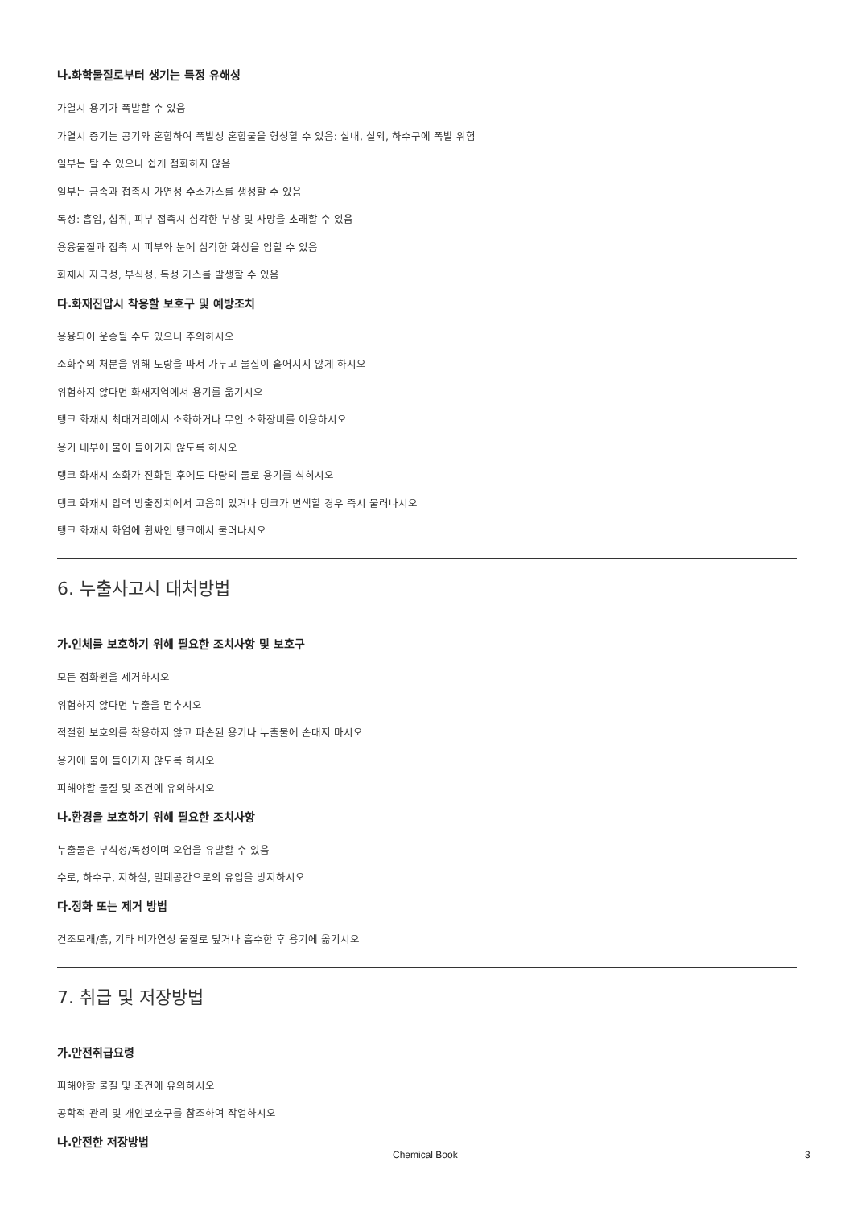나.화학물질로부터 생기는 특정 유해성
가열시 용기가 폭발할 수 있음
가열시 증기는 공기와 혼합하여 폭발성 혼합물을 형성할 수 있음: 실내, 실외, 하수구에 폭발 위험
일부는 탈 수 있으나 쉽게 점화하지 않음
일부는 금속과 접촉시 가연성 수소가스를 생성할 수 있음
독성: 흡입, 섭취, 피부 접촉시 심각한 부상 및 사망을 초래할 수 있음
용융물질과 접촉 시 피부와 눈에 심각한 화상을 입힐 수 있음
화재시 자극성, 부식성, 독성 가스를 발생할 수 있음
다.화재진압시 착용할 보호구 및 예방조치
용융되어 운송될 수도 있으니 주의하시오
소화수의 처분을 위해 도랑을 파서 가두고 물질이 흩어지지 않게 하시오
위험하지 않다면 화재지역에서 용기를 옮기시오
탱크 화재시 최대거리에서 소화하거나 무인 소화장비를 이용하시오
용기 내부에 물이 들어가지 않도록 하시오
탱크 화재시 소화가 진화된 후에도 다량의 물로 용기를 식히시오
탱크 화재시 압력 방출장치에서 고음이 있거나 탱크가 변색할 경우 즉시 물러나시오
탱크 화재시 화염에 휩싸인 탱크에서 물러나시오
6. 누출사고시 대처방법
가.인체를 보호하기 위해 필요한 조치사항 및 보호구
모든 점화원을 제거하시오
위험하지 않다면 누출을 멈추시오
적절한 보호의를 착용하지 않고 파손된 용기나 누출물에 손대지 마시오
용기에 물이 들어가지 않도록 하시오
피해야할 물질 및 조건에 유의하시오
나.환경을 보호하기 위해 필요한 조치사항
누출물은 부식성/독성이며 오염을 유발할 수 있음
수로, 하수구, 지하실, 밀폐공간으로의 유입을 방지하시오
다.정화 또는 제거 방법
건조모래/흙, 기타 비가연성 물질로 덮거나 흡수한 후 용기에 옮기시오
7. 취급 및 저장방법
가.안전취급요령
피해야할 물질 및 조건에 유의하시오
공학적 관리 및 개인보호구를 참조하여 작업하시오
나.안전한 저장방법
Chemical Book 3